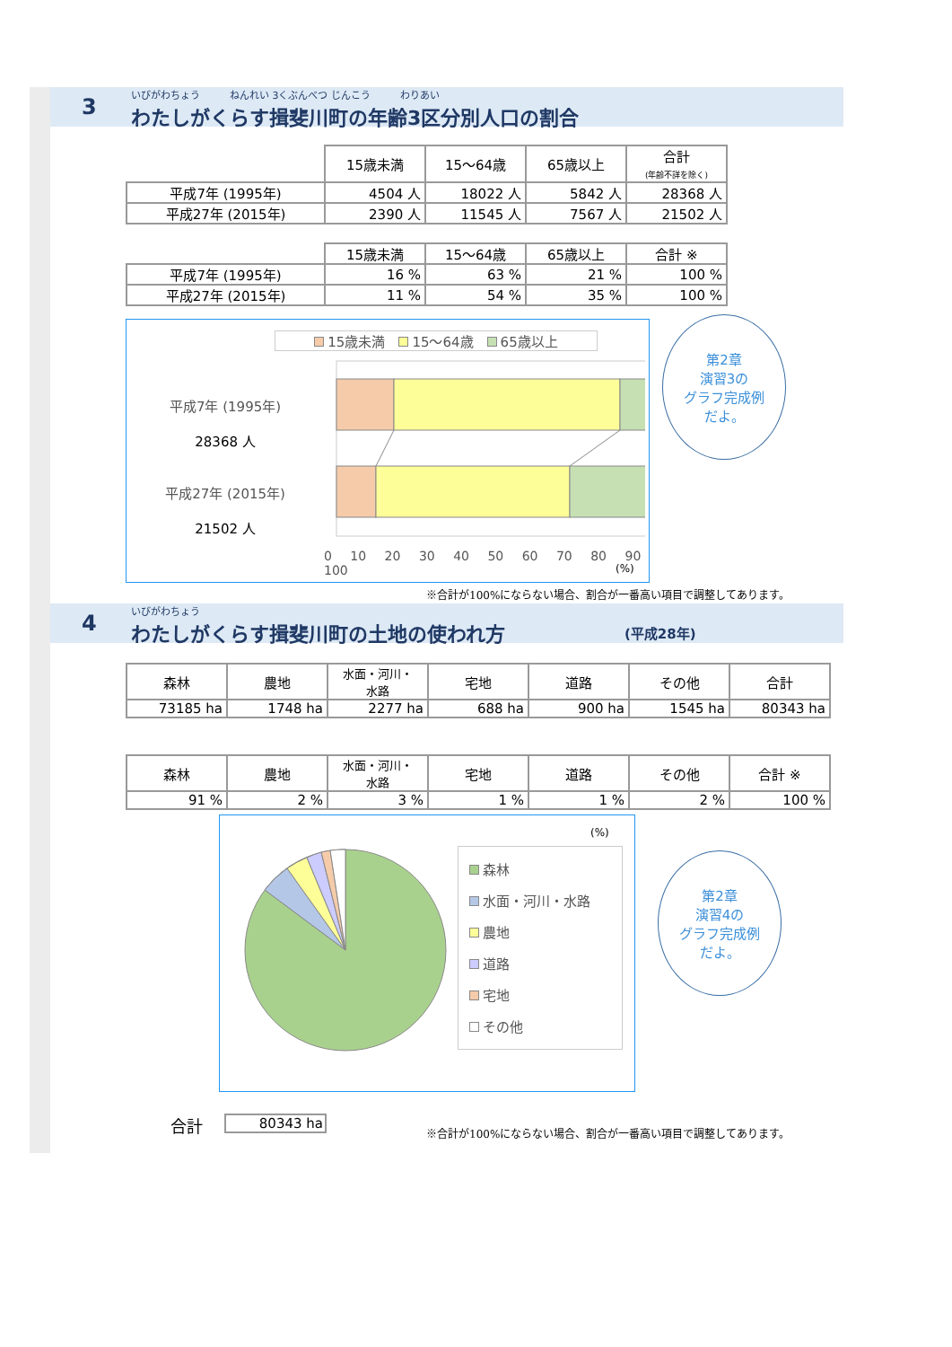3
いびがわちょう　　　ねんれい 3くぶんべつ じんこう　　　わりあい
わたしがくらす揖斐川町の年齢3区分別人口の割合
| | 15歳未満 | 15～64歳 | 65歳以上 | 合計 (年齢不詳を除く) |
| 平成7年 (1995年) | 4504 人 | 18022 人 | 5842 人 | 28368 人 |
| 平成27年 (2015年) | 2390 人 | 11545 人 | 7567 人 | 21502 人 |
| | 15歳未満 | 15～64歳 | 65歳以上 | 合計 ※ |
| 平成7年 (1995年) | 16 % | 63 % | 21 % | 100 % |
| 平成27年 (2015年) | 11 % | 54 % | 35 % | 100 % |
15歳未満　 15～64歳　 65歳以上
平成7年 (1995年)
28368 人
平成27年 (2015年)
21502 人
0 10 20 30 40 50 60 70 80 90 100
(%)
第2章
演習3の
グラフ完成例
だよ。
※合計が100%にならない場合、割合が一番高い項目で調整してあります。
4
いびがわちょう
わたしがくらす揖斐川町の土地の使われ方 (平成28年)
| 森林 | 農地 | 水面・河川・ 水路 | 宅地 | 道路 | その他 | 合計 |
| --- | --- | --- | --- | --- | --- | --- |
| 73185 ha | 1748 ha | 2277 ha | 688 ha | 900 ha | 1545 ha | 80343 ha |
| 森林 | 農地 | 水面・河川・ 水路 | 宅地 | 道路 | その他 | 合計 ※ |
| --- | --- | --- | --- | --- | --- | --- |
| 91 % | 2 % | 3 % | 1 % | 1 % | 2 % | 100 % |
(%)
森林
水面・河川・水路
農地
道路
宅地
その他
第2章
演習4の
グラフ完成例
だよ。
合計 80343 ha
※合計が100%にならない場合、割合が一番高い項目で調整してあります。